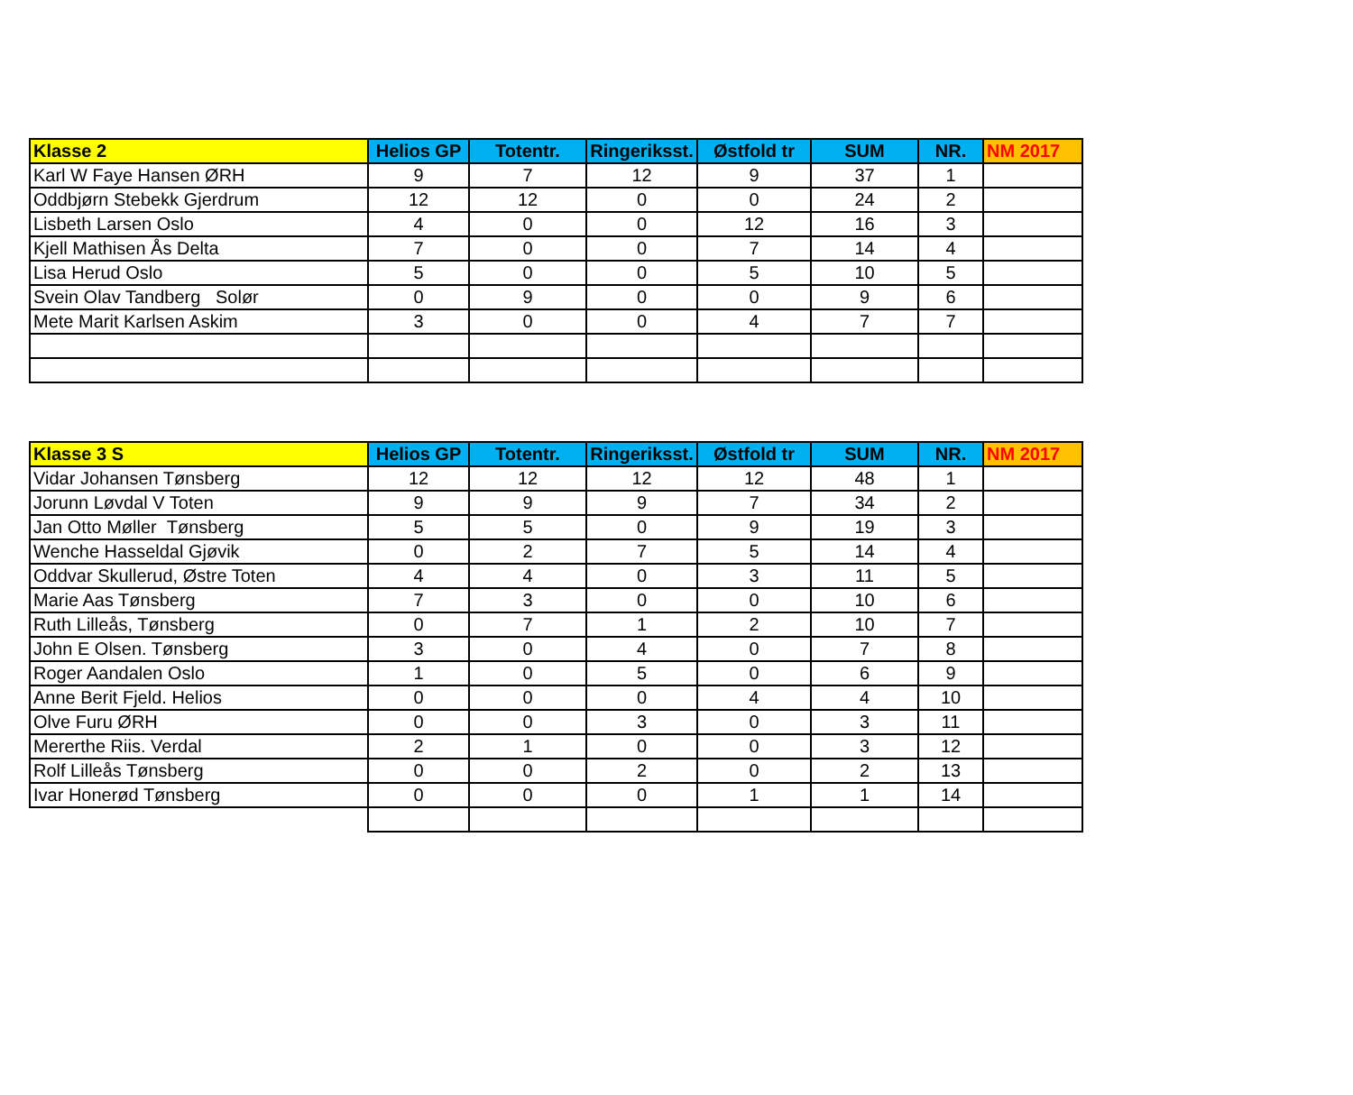| Klasse 2 | Helios GP | Totentr. | Ringeriksst. | Østfold tr | SUM | NR. | NM 2017 |
| --- | --- | --- | --- | --- | --- | --- | --- |
| Karl W Faye Hansen ØRH | 9 | 7 | 12 | 9 | 37 | 1 | |
| Oddbjørn Stebekk Gjerdrum | 12 | 12 | 0 | 0 | 24 | 2 | |
| Lisbeth Larsen Oslo | 4 | 0 | 0 | 12 | 16 | 3 | |
| Kjell Mathisen Ås Delta | 7 | 0 | 0 | 7 | 14 | 4 | |
| Lisa Herud Oslo | 5 | 0 | 0 | 5 | 10 | 5 | |
| Svein Olav Tandberg Solør | 0 | 9 | 0 | 0 | 9 | 6 | |
| Mete Marit Karlsen Askim | 3 | 0 | 0 | 4 | 7 | 7 | |
| Klasse 3 S | Helios GP | Totentr. | Ringeriksst. | Østfold tr | SUM | NR. | NM 2017 |
| --- | --- | --- | --- | --- | --- | --- | --- |
| Vidar Johansen Tønsberg | 12 | 12 | 12 | 12 | 48 | 1 | |
| Jorunn Løvdal V Toten | 9 | 9 | 9 | 7 | 34 | 2 | |
| Jan Otto Møller Tønsberg | 5 | 5 | 0 | 9 | 19 | 3 | |
| Wenche Hasseldal Gjøvik | 0 | 2 | 7 | 5 | 14 | 4 | |
| Oddvar Skullerud, Østre Toten | 4 | 4 | 0 | 3 | 11 | 5 | |
| Marie Aas Tønsberg | 7 | 3 | 0 | 0 | 10 | 6 | |
| Ruth Lilleås, Tønsberg | 0 | 7 | 1 | 2 | 10 | 7 | |
| John E Olsen. Tønsberg | 3 | 0 | 4 | 0 | 7 | 8 | |
| Roger Aandalen Oslo | 1 | 0 | 5 | 0 | 6 | 9 | |
| Anne Berit Fjeld. Helios | 0 | 0 | 0 | 4 | 4 | 10 | |
| Olve Furu ØRH | 0 | 0 | 3 | 0 | 3 | 11 | |
| Mererthe Riis. Verdal | 2 | 1 | 0 | 0 | 3 | 12 | |
| Rolf Lilleås Tønsberg | 0 | 0 | 2 | 0 | 2 | 13 | |
| Ivar Honerød Tønsberg | 0 | 0 | 0 | 1 | 1 | 14 | |